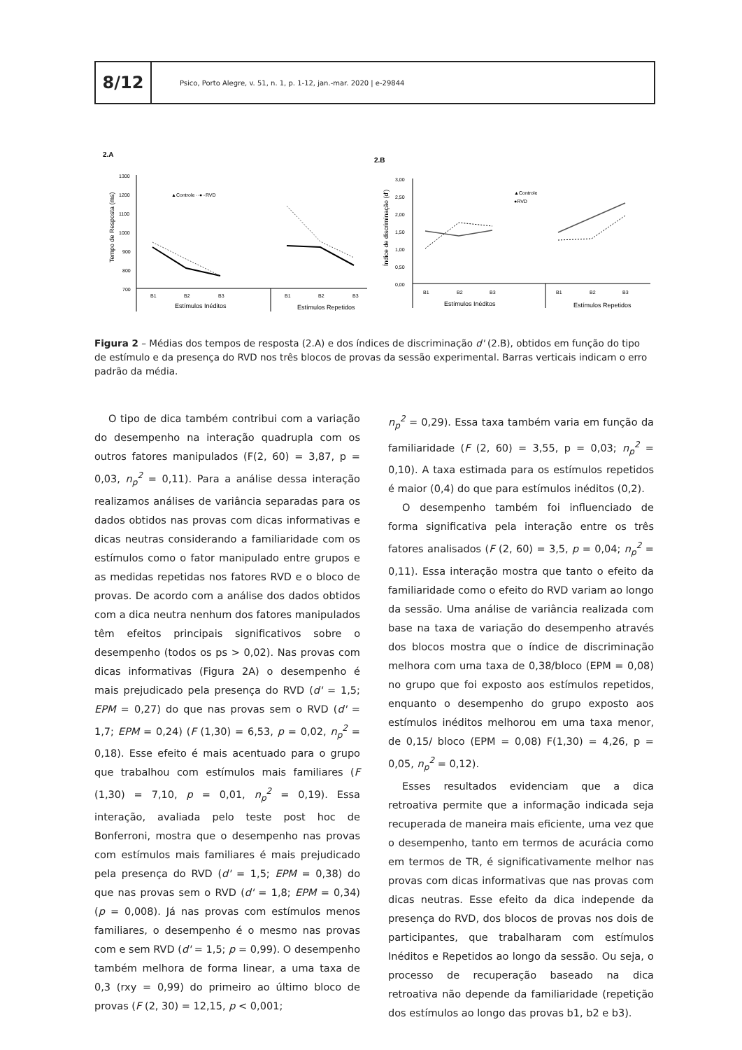8/12
Psico, Porto Alegre, v. 51, n. 1, p. 1-12, jan.-mar. 2020 | e-29844
2.A
Tempo de Resposta (ms)
1300
1200
1100
1000
900
800
700
B1
B2
B3
B1
B2
B3
Estímulos Inéditos
Estímulos Repetidos
▲Controle ··●··RVD
2.B
Índice de discriminação (d')
3,00
2,50
2,00
1,50
1,00
0,50
0,00
B1
B2
B3
B1
B2
B3
Estímulos Inéditos
Estímulos Repetidos
▲Controle
●RVD
Figura 2 – Médias dos tempos de resposta (2.A) e dos índices de discriminação d' (2.B), obtidos em função do tipo de estímulo e da presença do RVD nos três blocos de provas da sessão experimental. Barras verticais indicam o erro padrão da média.
O tipo de dica também contribui com a variação do desempenho na interação quadrupla com os outros fatores manipulados (F(2, 60) = 3,87, p = 0,03, n<sub>p</sub><sup>2</sup> = 0,11). Para a análise dessa interação realizamos análises de variância separadas para os dados obtidos nas provas com dicas informativas e dicas neutras considerando a familiaridade com os estímulos como o fator manipulado entre grupos e as medidas repetidas nos fatores RVD e o bloco de provas. De acordo com a análise dos dados obtidos com a dica neutra nenhum dos fatores manipulados têm efeitos principais significativos sobre o desempenho (todos os ps > 0,02). Nas provas com dicas informativas (Figura 2A) o desempenho é mais prejudicado pela presença do RVD (d' = 1,5; EPM = 0,27) do que nas provas sem o RVD (d' = 1,7; EPM = 0,24) (F (1,30) = 6,53, p = 0,02, n<sub>p</sub><sup>2</sup> = 0,18). Esse efeito é mais acentuado para o grupo que trabalhou com estímulos mais familiares (F (1,30) = 7,10, p = 0,01, n<sub>p</sub><sup>2</sup> = 0,19). Essa interação, avaliada pelo teste post hoc de Bonferroni, mostra que o desempenho nas provas com estímulos mais familiares é mais prejudicado pela presença do RVD (d' = 1,5; EPM = 0,38) do que nas provas sem o RVD (d' = 1,8; EPM = 0,34) (p = 0,008). Já nas provas com estímulos menos familiares, o desempenho é o mesmo nas provas com e sem RVD (d' = 1,5; p = 0,99). O desempenho também melhora de forma linear, a uma taxa de 0,3 (rxy = 0,99) do primeiro ao último bloco de provas (F (2, 30) = 12,15, p < 0,001;
n<sub>p</sub><sup>2</sup> = 0,29). Essa taxa também varia em função da familiaridade (F (2, 60) = 3,55, p = 0,03; n<sub>p</sub><sup>2</sup> = 0,10). A taxa estimada para os estímulos repetidos é maior (0,4) do que para estímulos inéditos (0,2).
O desempenho também foi influenciado de forma significativa pela interação entre os três fatores analisados (F (2, 60) = 3,5, p = 0,04; n<sub>p</sub><sup>2</sup> = 0,11). Essa interação mostra que tanto o efeito da familiaridade como o efeito do RVD variam ao longo da sessão. Uma análise de variância realizada com base na taxa de variação do desempenho através dos blocos mostra que o índice de discriminação melhora com uma taxa de 0,38/bloco (EPM = 0,08) no grupo que foi exposto aos estímulos repetidos, enquanto o desempenho do grupo exposto aos estímulos inéditos melhorou em uma taxa menor, de 0,15/ bloco (EPM = 0,08) F(1,30) = 4,26, p = 0,05, n<sub>p</sub><sup>2</sup> = 0,12).
Esses resultados evidenciam que a dica retroativa permite que a informação indicada seja recuperada de maneira mais eficiente, uma vez que o desempenho, tanto em termos de acurácia como em termos de TR, é significativamente melhor nas provas com dicas informativas que nas provas com dicas neutras. Esse efeito da dica independe da presença do RVD, dos blocos de provas nos dois de participantes, que trabalharam com estímulos Inéditos e Repetidos ao longo da sessão. Ou seja, o processo de recuperação baseado na dica retroativa não depende da familiaridade (repetição dos estímulos ao longo das provas b1, b2 e b3).